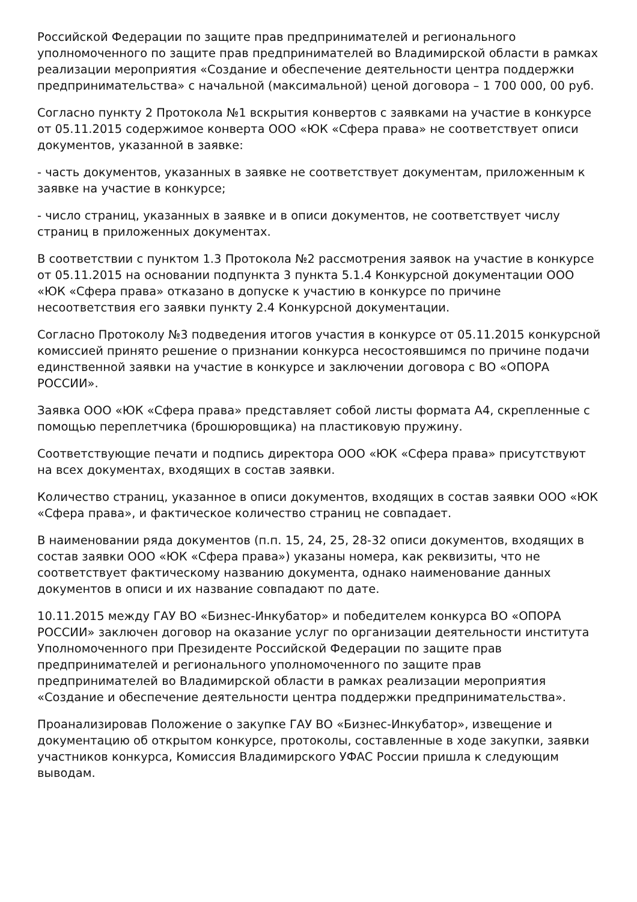Российской Федерации по защите прав предпринимателей и регионального уполномоченного по защите прав предпринимателей во Владимирской области в рамках реализации мероприятия «Создание и обеспечение деятельности центра поддержки предпринимательства» с начальной (максимальной) ценой договора – 1 700 000, 00 руб.
Согласно пункту 2 Протокола №1 вскрытия конвертов с заявками на участие в конкурсе от 05.11.2015 содержимое конверта ООО «ЮК «Сфера права» не соответствует описи документов, указанной в заявке:
- часть документов, указанных в заявке не соответствует документам, приложенным к заявке на участие в конкурсе;
- число страниц, указанных в заявке и в описи документов, не соответствует числу страниц в приложенных документах.
В соответствии с пунктом 1.3 Протокола №2 рассмотрения заявок на участие в конкурсе от 05.11.2015 на основании подпункта 3 пункта 5.1.4 Конкурсной документации ООО «ЮК «Сфера права» отказано в допуске к участию в конкурсе по причине несоответствия его заявки пункту 2.4 Конкурсной документации.
Согласно Протоколу №3 подведения итогов участия в конкурсе от 05.11.2015 конкурсной комиссией принято решение о признании конкурса несостоявшимся по причине подачи единственной заявки на участие в конкурсе и заключении договора с ВО «ОПОРА РОССИИ».
Заявка ООО «ЮК «Сфера права» представляет собой листы формата А4, скрепленные с помощью переплетчика (брошюровщика) на пластиковую пружину.
Соответствующие печати и подпись директора ООО «ЮК «Сфера права» присутствуют на всех документах, входящих в состав заявки.
Количество страниц, указанное в описи документов, входящих в состав заявки ООО «ЮК «Сфера права», и фактическое количество страниц не совпадает.
В наименовании ряда документов (п.п. 15, 24, 25, 28-32 описи документов, входящих в состав заявки ООО «ЮК «Сфера права») указаны номера, как реквизиты, что не соответствует фактическому названию документа, однако наименование данных документов в описи и их название совпадают по дате.
10.11.2015 между ГАУ ВО «Бизнес-Инкубатор» и победителем конкурса ВО «ОПОРА РОССИИ» заключен договор на оказание услуг по организации деятельности института Уполномоченного при Президенте Российской Федерации по защите прав предпринимателей и регионального уполномоченного по защите прав предпринимателей во Владимирской области в рамках реализации мероприятия «Создание и обеспечение деятельности центра поддержки предпринимательства».
Проанализировав Положение о закупке ГАУ ВО «Бизнес-Инкубатор», извещение и документацию об открытом конкурсе, протоколы, составленные в ходе закупки, заявки участников конкурса, Комиссия Владимирского УФАС России пришла к следующим выводам.